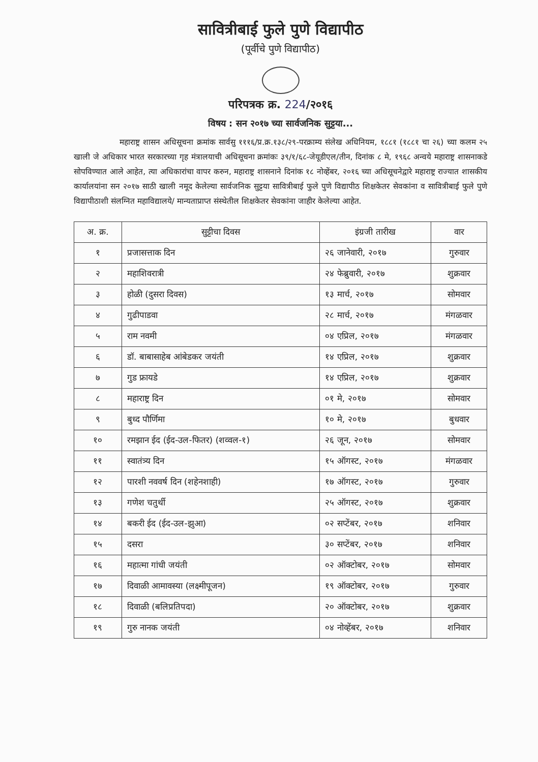सावित्रीबाई फुले पुणे विद्यापीठ
(पूर्वीचे पुणे विद्यापीठ)
परिपत्रक क्र. 224/२०१६
विषय : सन २०१७ च्या सार्वजनिक सुट्टया...
महाराष्ट्र शासन अधिसूचना क्रमांक सार्वसु १११६/प्र.क्र.१३८/२९-परक्राम्य संलेख अधिनियम, १८८१ (१८८१ चा २६) च्या कलम २५ खाली जे अधिकार भारत सरकारच्या गृह मंत्रालयाची अधिसूचना क्रमांकः ३९/१/६८-जेयूडीएल/तीन, दिनांक ८ मे, १९६८ अन्वये महाराष्ट्र शासनाकडे सोपविण्यात आले आहेत, त्या अधिकारांचा वापर करुन, महाराष्ट्र शासनाने दिनांक १८ नोव्हेंबर, २०१६ च्या अधिसूचनेद्वारे महाराष्ट्र राज्यात शासकीय कार्यालयांना सन २०१७ साठी खाली नमूद केलेल्या सार्वजनिक सुट्टया सावित्रीबाई फुले पुणे विद्यापीठ शिक्षकेतर सेवकांना व सावित्रीबाई फुले पुणे विद्यापीठाशी संलग्नित महाविद्यालये/ मान्यताप्राप्त संस्थेतील शिक्षकेतर सेवकांना जाहीर केलेल्या आहेत.
| अ. क्र. | सुट्टीचा दिवस | इंग्रजी तारीख | वार |
| --- | --- | --- | --- |
| १ | प्रजासत्ताक दिन | २६ जानेवारी, २०१७ | गुरुवार |
| २ | महाशिवरात्री | २४ फेब्रुवारी, २०१७ | शुक्रवार |
| ३ | होळी (दुसरा दिवस) | १३ मार्च, २०१७ | सोमवार |
| ४ | गुढीपाडवा | २८ मार्च, २०१७ | मंगळवार |
| ५ | राम नवमी | ०४ एप्रिल, २०१७ | मंगळवार |
| ६ | डॉ. बाबासाहेब आंबेडकर जयंती | १४ एप्रिल, २०१७ | शुक्रवार |
| ७ | गुड फ्रायडे | १४ एप्रिल, २०१७ | शुक्रवार |
| ८ | महाराष्ट्र दिन | ०१ मे, २०१७ | सोमवार |
| ९ | बुध्द पौर्णिमा | १० मे, २०१७ | बुधवार |
| १० | रमझान ईद (ईद-उल-फितर) (शव्वल-१) | २६ जून, २०१७ | सोमवार |
| ११ | स्वातंत्र्य दिन | १५ ऑगस्ट, २०१७ | मंगळवार |
| १२ | पारशी नववर्ष दिन (शहेनशाही) | १७ ऑगस्ट, २०१७ | गुरुवार |
| १३ | गणेश चतुर्थी | २५ ऑगस्ट, २०१७ | शुक्रवार |
| १४ | बकरी ईद (ईद-उल-झुआ) | ०२ सप्टेंबर, २०१७ | शनिवार |
| १५ | दसरा | ३० सप्टेंबर, २०१७ | शनिवार |
| १६ | महात्मा गांधी जयंती | ०२ ऑक्टोबर, २०१७ | सोमवार |
| १७ | दिवाळी आमावस्या (लक्ष्मीपूजन) | १९ ऑक्टोबर, २०१७ | गुरुवार |
| १८ | दिवाळी (बलिप्रतिपदा) | २० ऑक्टोबर, २०१७ | शुक्रवार |
| १९ | गुरु नानक जयंती | ०४ नोव्हेंबर, २०१७ | शनिवार |